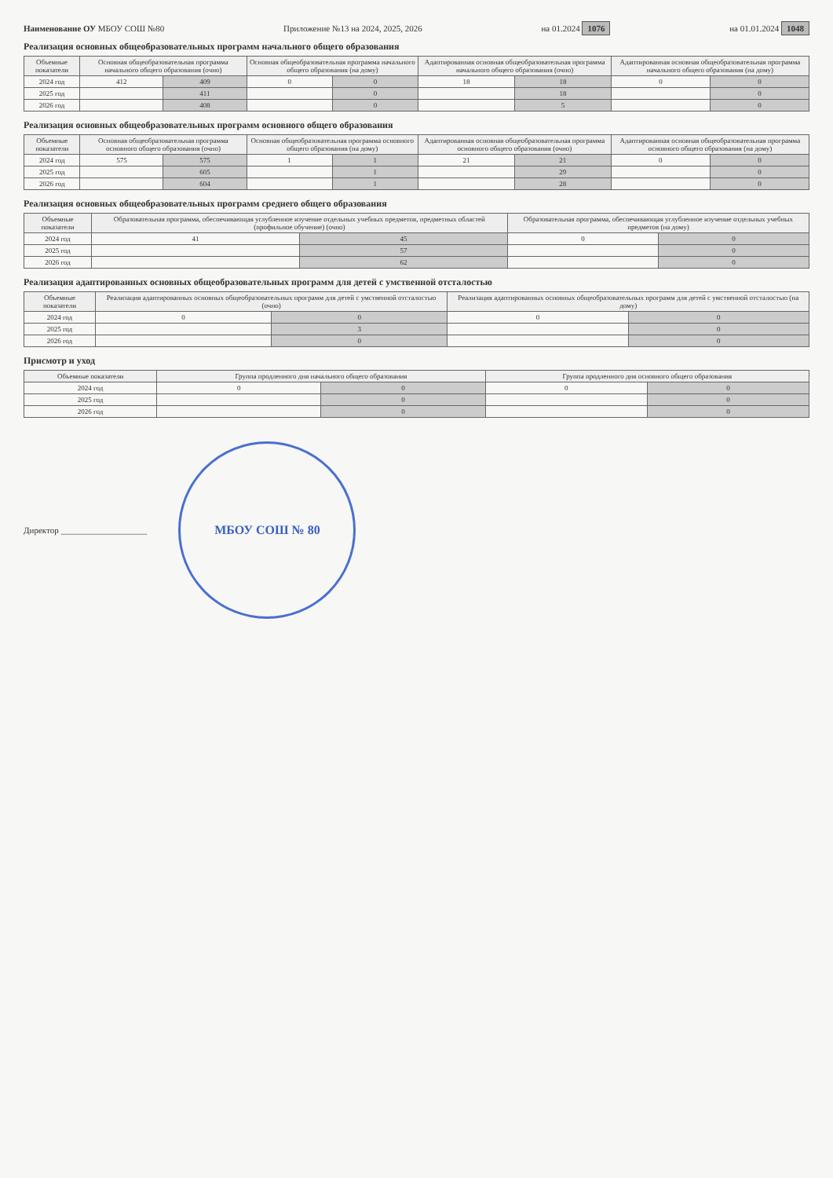Наименование ОУ МБОУ СОШ №80 Приложение №13 на 2024, 2025, 2026
на 01.2024 1076 на 01.01.2024 1048
Реализация основных общеобразовательных программ начального общего образования
| Объемные показатели | Основная общеобразовательная программа начального общего образования (очно) | | Основная общеобразовательная программа начального общего образования (на дому) | | Адаптированная основная общеобразовательная программа начального общего образования (очно) | | Адаптированная основная общеобразовательная программа начального общего образования (на дому) | |
| --- | --- | --- | --- | --- | --- | --- | --- | --- |
| 2024 год | 412 | 409 | 0 | 0 | 18 | 18 | 0 | 0 |
| 2025 год | | 411 | | 0 | | 18 | | 0 |
| 2026 год | | 408 | | 0 | | 5 | | 0 |
Реализация основных общеобразовательных программ основного общего образования
| Объемные показатели | Основная общеобразовательная программа основного общего образования (очно) | | Основная общеобразовательная программа основного общего образования (на дому) | | Адаптированная основная общеобразовательная программа основного общего образования (очно) | | Адаптированная основная общеобразовательная программа основного общего образования (на дому) | |
| --- | --- | --- | --- | --- | --- | --- | --- | --- |
| 2024 год | 575 | 575 | 1 | 1 | 21 | 21 | 0 | 0 |
| 2025 год | | 605 | | 1 | | 29 | | 0 |
| 2026 год | | 604 | | 1 | | 28 | | 0 |
Реализация основных общеобразовательных программ среднего общего образования
| Объемные показатели | Образовательная программа, обеспечивающая углубленное изучение отдельных учебных предметов, предметных областей (профильное обучение) (очно) | | Образовательная программа, обеспечивающая углубленное изучение отдельных учебных предметов (на дому) | |
| --- | --- | --- | --- | --- |
| 2024 год | 41 | 45 | 0 | 0 |
| 2025 год | | 57 | | 0 |
| 2026 год | | 62 | | 0 |
Реализация адаптированных основных общеобразовательных программ для детей с умственной отсталостью
| Объемные показатели | Реализация адаптированных основных общеобразовательных программ для детей с умственной отсталостью (очно) | | Реализация адаптированных основных общеобразовательных программ для детей с умственной отсталостью (на дому) | |
| --- | --- | --- | --- | --- |
| 2024 год | 0 | 0 | 0 | 0 |
| 2025 год | | 3 | | 0 |
| 2026 год | | 0 | | 0 |
Присмотр и уход
| Объемные показатели | Группа продленного дня начального общего образования | | Группа продленного дня основного общего образования | |
| --- | --- | --- | --- | --- |
| 2024 год | 0 | 0 | 0 | 0 |
| 2025 год | | 0 | | 0 |
| 2026 год | | 0 | | 0 |
Директор ____________________
МБОУ СОШ № 80